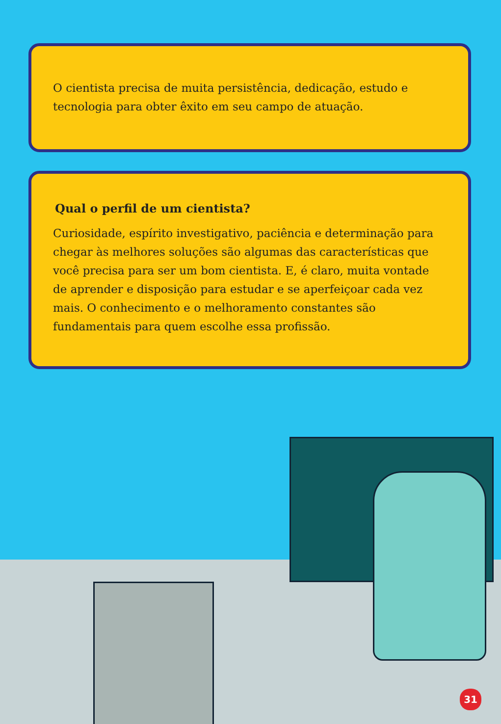O cientista precisa de muita persistência, dedicação, estudo e tecnologia para obter êxito em seu campo de atuação.
Qual o perfil de um cientista?
Curiosidade, espírito investigativo, paciência e determinação para chegar às melhores soluções são algumas das características que você precisa para ser um bom cientista. E, é claro, muita vontade de aprender e disposição para estudar e se aperfeiçoar cada vez mais. O conhecimento e o melhoramento constantes são fundamentais para quem escolhe essa profissão.
31